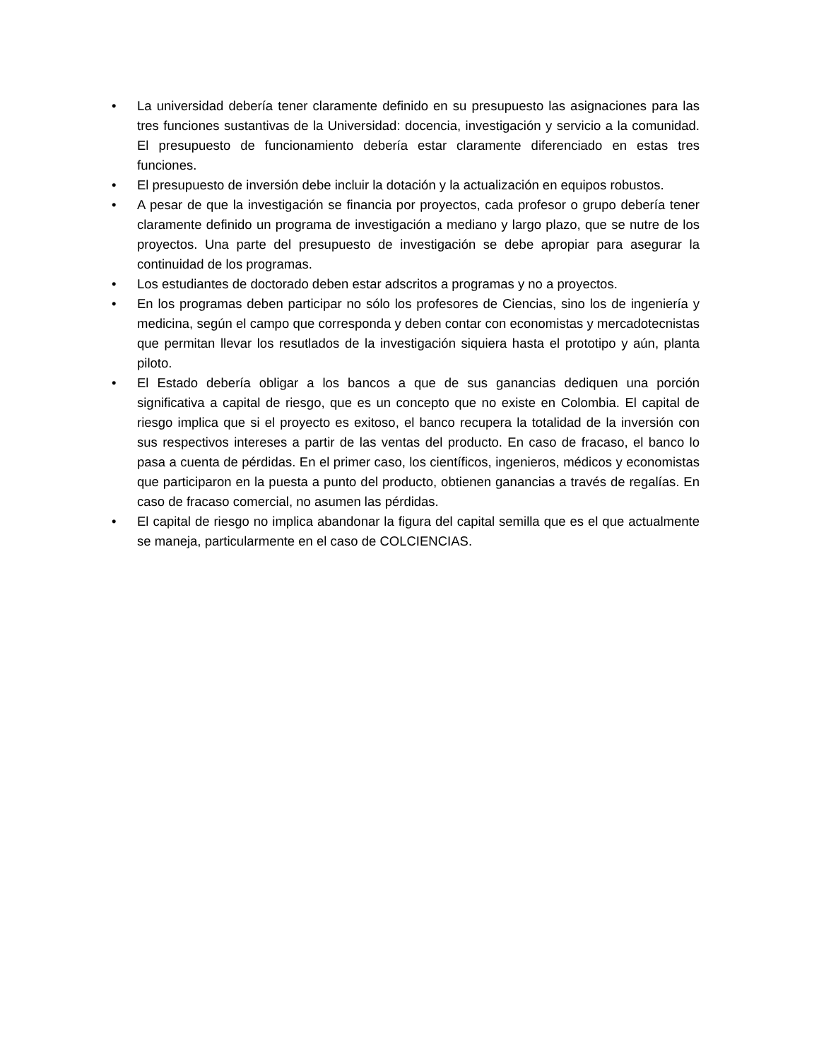• La universidad debería tener claramente definido en su presupuesto las asignaciones para las tres funciones sustantivas de la Universidad: docencia, investigación y servicio a la comunidad. El presupuesto de funcionamiento debería estar claramente diferenciado en estas tres funciones.
• El presupuesto de inversión debe incluir la dotación y la actualización en equipos robustos.
• A pesar de que la investigación se financia por proyectos, cada profesor o grupo debería tener claramente definido un programa de investigación a mediano y largo plazo, que se nutre de los proyectos. Una parte del presupuesto de investigación se debe apropiar para asegurar la continuidad de los programas.
• Los estudiantes de doctorado deben estar adscritos a programas y no a proyectos.
• En los programas deben participar no sólo los profesores de Ciencias, sino los de ingeniería y medicina, según el campo que corresponda y deben contar con economistas y mercadotecnistas que permitan llevar los resutlados de la investigación siquiera hasta el prototipo y aún, planta piloto.
• El Estado debería obligar a los bancos a que de sus ganancias dediquen una porción significativa a capital de riesgo, que es un concepto que no existe en Colombia. El capital de riesgo implica que si el proyecto es exitoso, el banco recupera la totalidad de la inversión con sus respectivos intereses a partir de las ventas del producto. En caso de fracaso, el banco lo pasa a cuenta de pérdidas. En el primer caso, los científicos, ingenieros, médicos y economistas que participaron en la puesta a punto del producto, obtienen ganancias a través de regalías. En caso de fracaso comercial, no asumen las pérdidas.
• El capital de riesgo no implica abandonar la figura del capital semilla que es el que actualmente se maneja, particularmente en el caso de COLCIENCIAS.